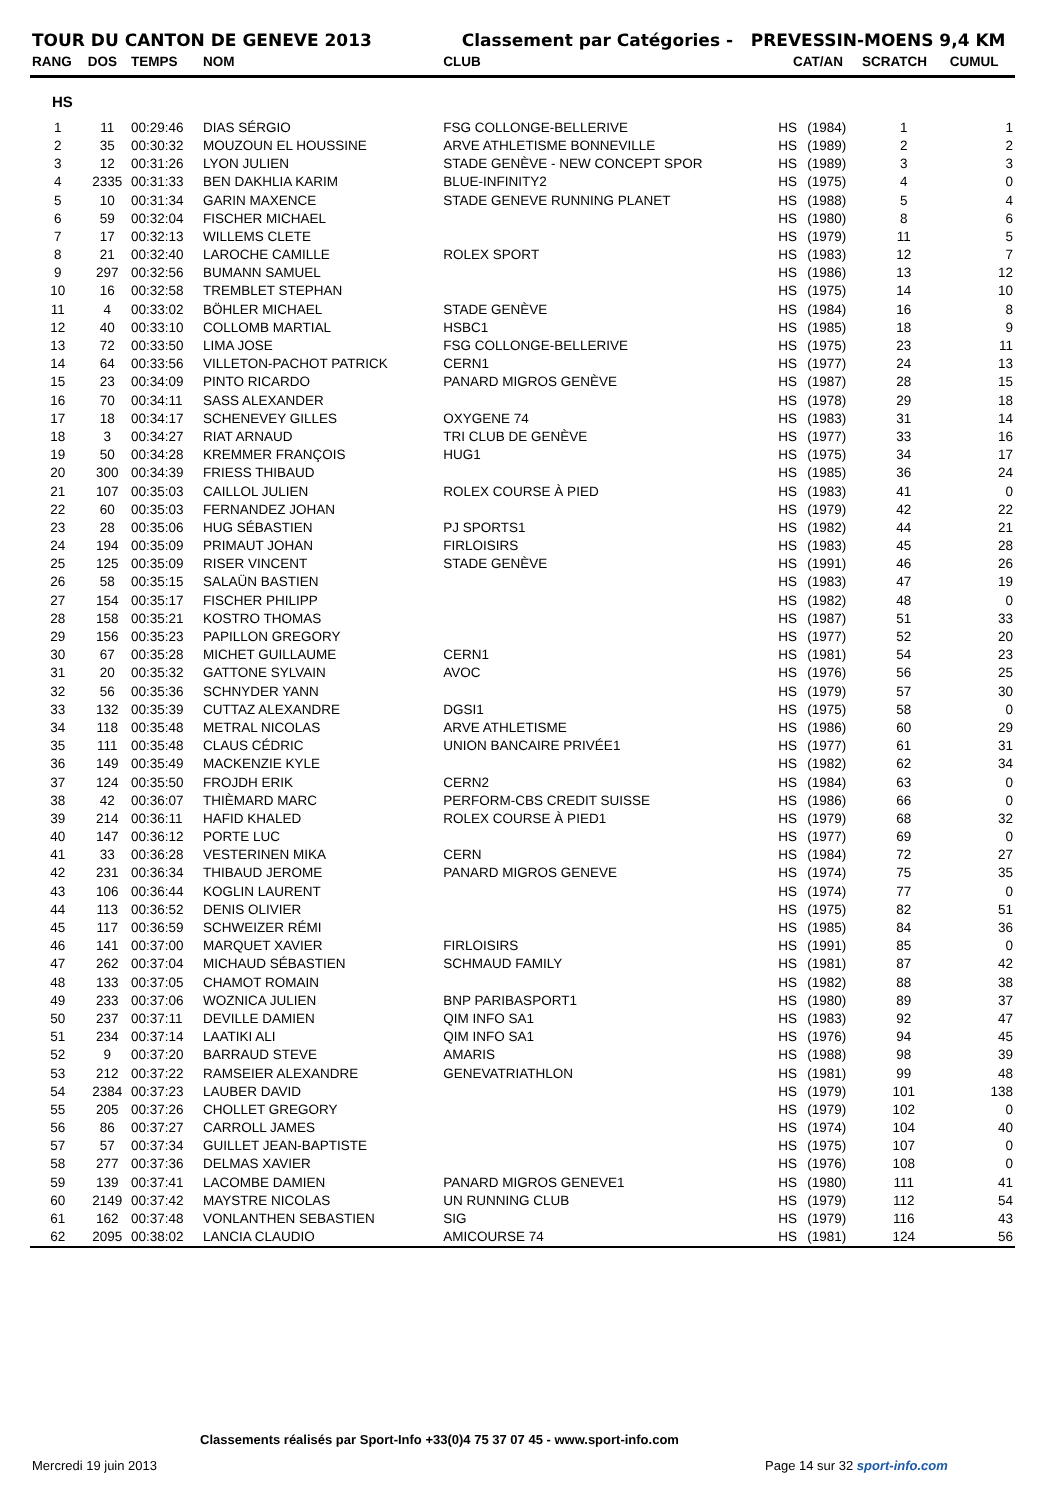TOUR DU CANTON DE GENEVE 2013 Classement par Catégories - PREVESSIN-MOENS 9,4 KM
| RANG | DOS | TEMPS | NOM | CLUB | CAT/AN | | SCRATCH | CUMUL |
| --- | --- | --- | --- | --- | --- | --- | --- | --- |
| HS | | | | | | | | |
| 1 | 11 | 00:29:46 | DIAS SÉRGIO | FSG COLLONGE-BELLERIVE | HS | (1984) | 1 | 1 |
| 2 | 35 | 00:30:32 | MOUZOUN EL HOUSSINE | ARVE ATHLETISME BONNEVILLE | HS | (1989) | 2 | 2 |
| 3 | 12 | 00:31:26 | LYON JULIEN | STADE GENÈVE - NEW CONCEPT SPOR | HS | (1989) | 3 | 3 |
| 4 | 2335 | 00:31:33 | BEN DAKHLIA KARIM | BLUE-INFINITY2 | HS | (1975) | 4 | 0 |
| 5 | 10 | 00:31:34 | GARIN MAXENCE | STADE GENEVE RUNNING PLANET | HS | (1988) | 5 | 4 |
| 6 | 59 | 00:32:04 | FISCHER MICHAEL | | HS | (1980) | 8 | 6 |
| 7 | 17 | 00:32:13 | WILLEMS CLETE | | HS | (1979) | 11 | 5 |
| 8 | 21 | 00:32:40 | LAROCHE CAMILLE | ROLEX SPORT | HS | (1983) | 12 | 7 |
| 9 | 297 | 00:32:56 | BUMANN SAMUEL | | HS | (1986) | 13 | 12 |
| 10 | 16 | 00:32:58 | TREMBLET STEPHAN | | HS | (1975) | 14 | 10 |
| 11 | 4 | 00:33:02 | BÖHLER MICHAEL | STADE GENÈVE | HS | (1984) | 16 | 8 |
| 12 | 40 | 00:33:10 | COLLOMB MARTIAL | HSBC1 | HS | (1985) | 18 | 9 |
| 13 | 72 | 00:33:50 | LIMA JOSE | FSG COLLONGE-BELLERIVE | HS | (1975) | 23 | 11 |
| 14 | 64 | 00:33:56 | VILLETON-PACHOT PATRICK | CERN1 | HS | (1977) | 24 | 13 |
| 15 | 23 | 00:34:09 | PINTO RICARDO | PANARD MIGROS GENÈVE | HS | (1987) | 28 | 15 |
| 16 | 70 | 00:34:11 | SASS ALEXANDER | | HS | (1978) | 29 | 18 |
| 17 | 18 | 00:34:17 | SCHENEVEY GILLES | OXYGENE 74 | HS | (1983) | 31 | 14 |
| 18 | 3 | 00:34:27 | RIAT ARNAUD | TRI CLUB DE GENÈVE | HS | (1977) | 33 | 16 |
| 19 | 50 | 00:34:28 | KREMMER FRANÇOIS | HUG1 | HS | (1975) | 34 | 17 |
| 20 | 300 | 00:34:39 | FRIESS THIBAUD | | HS | (1985) | 36 | 24 |
| 21 | 107 | 00:35:03 | CAILLOL JULIEN | ROLEX COURSE À PIED | HS | (1983) | 41 | 0 |
| 22 | 60 | 00:35:03 | FERNANDEZ JOHAN | | HS | (1979) | 42 | 22 |
| 23 | 28 | 00:35:06 | HUG SÉBASTIEN | PJ SPORTS1 | HS | (1982) | 44 | 21 |
| 24 | 194 | 00:35:09 | PRIMAUT JOHAN | FIRLOISIRS | HS | (1983) | 45 | 28 |
| 25 | 125 | 00:35:09 | RISER VINCENT | STADE GENÈVE | HS | (1991) | 46 | 26 |
| 26 | 58 | 00:35:15 | SALAÜN BASTIEN | | HS | (1983) | 47 | 19 |
| 27 | 154 | 00:35:17 | FISCHER PHILIPP | | HS | (1982) | 48 | 0 |
| 28 | 158 | 00:35:21 | KOSTRO THOMAS | | HS | (1987) | 51 | 33 |
| 29 | 156 | 00:35:23 | PAPILLON GREGORY | | HS | (1977) | 52 | 20 |
| 30 | 67 | 00:35:28 | MICHET GUILLAUME | CERN1 | HS | (1981) | 54 | 23 |
| 31 | 20 | 00:35:32 | GATTONE SYLVAIN | AVOC | HS | (1976) | 56 | 25 |
| 32 | 56 | 00:35:36 | SCHNYDER YANN | | HS | (1979) | 57 | 30 |
| 33 | 132 | 00:35:39 | CUTTAZ ALEXANDRE | DGSI1 | HS | (1975) | 58 | 0 |
| 34 | 118 | 00:35:48 | METRAL NICOLAS | ARVE ATHLETISME | HS | (1986) | 60 | 29 |
| 35 | 111 | 00:35:48 | CLAUS CÉDRIC | UNION BANCAIRE PRIVÉE1 | HS | (1977) | 61 | 31 |
| 36 | 149 | 00:35:49 | MACKENZIE KYLE | | HS | (1982) | 62 | 34 |
| 37 | 124 | 00:35:50 | FROJDH ERIK | CERN2 | HS | (1984) | 63 | 0 |
| 38 | 42 | 00:36:07 | THIÈMARD MARC | PERFORM-CBS CREDIT SUISSE | HS | (1986) | 66 | 0 |
| 39 | 214 | 00:36:11 | HAFID KHALED | ROLEX COURSE À PIED1 | HS | (1979) | 68 | 32 |
| 40 | 147 | 00:36:12 | PORTE LUC | | HS | (1977) | 69 | 0 |
| 41 | 33 | 00:36:28 | VESTERINEN MIKA | CERN | HS | (1984) | 72 | 27 |
| 42 | 231 | 00:36:34 | THIBAUD JEROME | PANARD MIGROS GENEVE | HS | (1974) | 75 | 35 |
| 43 | 106 | 00:36:44 | KOGLIN LAURENT | | HS | (1974) | 77 | 0 |
| 44 | 113 | 00:36:52 | DENIS OLIVIER | | HS | (1975) | 82 | 51 |
| 45 | 117 | 00:36:59 | SCHWEIZER RÉMI | | HS | (1985) | 84 | 36 |
| 46 | 141 | 00:37:00 | MARQUET XAVIER | FIRLOISIRS | HS | (1991) | 85 | 0 |
| 47 | 262 | 00:37:04 | MICHAUD SÉBASTIEN | SCHMAUD FAMILY | HS | (1981) | 87 | 42 |
| 48 | 133 | 00:37:05 | CHAMOT ROMAIN | | HS | (1982) | 88 | 38 |
| 49 | 233 | 00:37:06 | WOZNICA JULIEN | BNP PARIBASPORT1 | HS | (1980) | 89 | 37 |
| 50 | 237 | 00:37:11 | DEVILLE DAMIEN | QIM INFO SA1 | HS | (1983) | 92 | 47 |
| 51 | 234 | 00:37:14 | LAATIKI ALI | QIM INFO SA1 | HS | (1976) | 94 | 45 |
| 52 | 9 | 00:37:20 | BARRAUD STEVE | AMARIS | HS | (1988) | 98 | 39 |
| 53 | 212 | 00:37:22 | RAMSEIER ALEXANDRE | GENEVATRIATHLON | HS | (1981) | 99 | 48 |
| 54 | 2384 | 00:37:23 | LAUBER DAVID | | HS | (1979) | 101 | 138 |
| 55 | 205 | 00:37:26 | CHOLLET GREGORY | | HS | (1979) | 102 | 0 |
| 56 | 86 | 00:37:27 | CARROLL JAMES | | HS | (1974) | 104 | 40 |
| 57 | 57 | 00:37:34 | GUILLET JEAN-BAPTISTE | | HS | (1975) | 107 | 0 |
| 58 | 277 | 00:37:36 | DELMAS XAVIER | | HS | (1976) | 108 | 0 |
| 59 | 139 | 00:37:41 | LACOMBE DAMIEN | PANARD MIGROS GENEVE1 | HS | (1980) | 111 | 41 |
| 60 | 2149 | 00:37:42 | MAYSTRE NICOLAS | UN RUNNING CLUB | HS | (1979) | 112 | 54 |
| 61 | 162 | 00:37:48 | VONLANTHEN SEBASTIEN | SIG | HS | (1979) | 116 | 43 |
| 62 | 2095 | 00:38:02 | LANCIA CLAUDIO | AMICOURSE 74 | HS | (1981) | 124 | 56 |
Classements réalisés par Sport-Info +33(0)4 75 37 07 45 - www.sport-info.com
Mercredi 19 juin 2013 Page 14 sur 32 sport-info.com